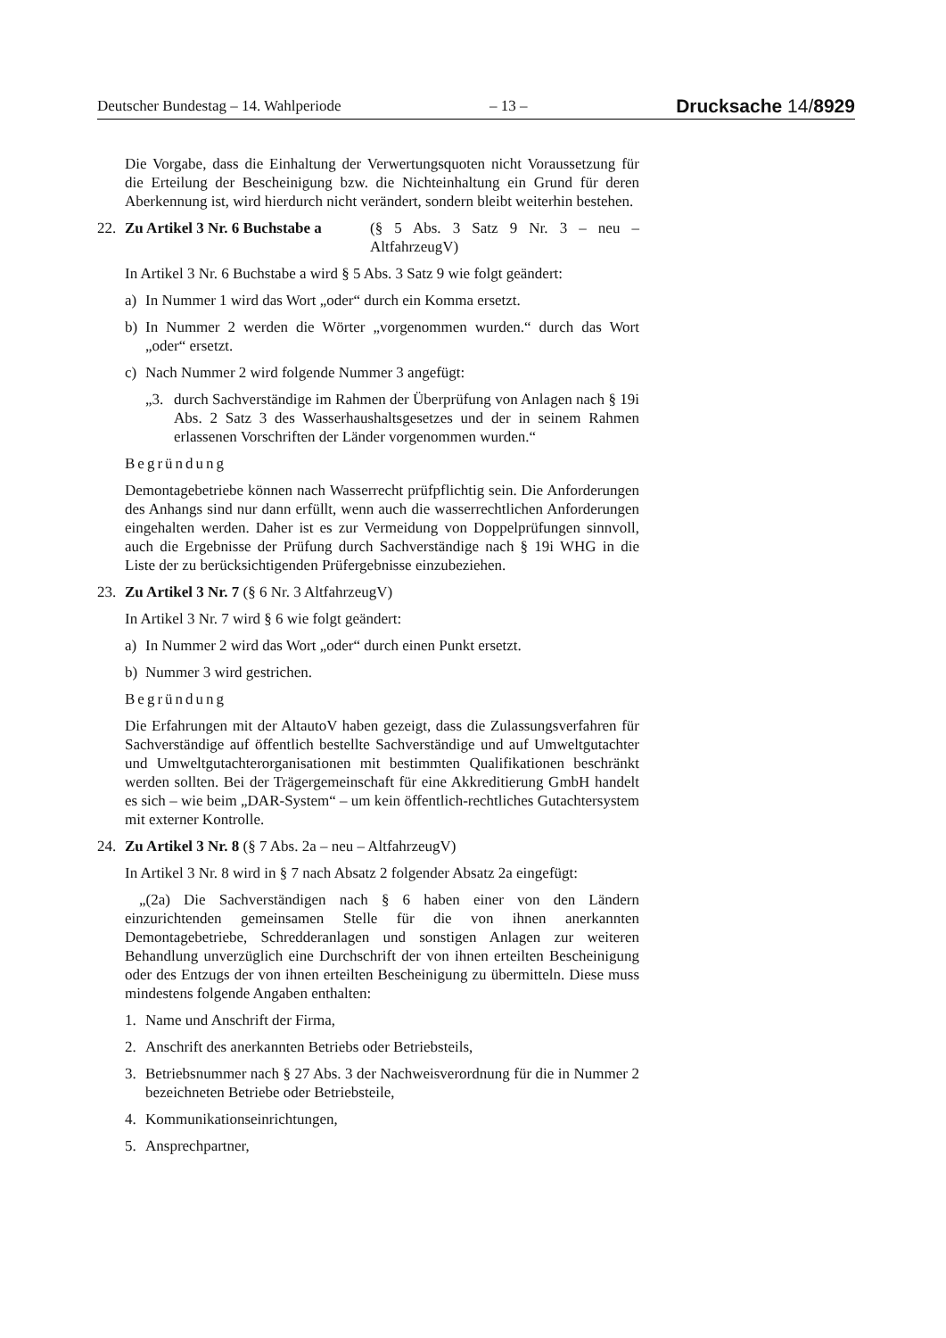Deutscher Bundestag – 14. Wahlperiode – 13 – Drucksache 14/8929
Die Vorgabe, dass die Einhaltung der Verwertungsquoten nicht Voraussetzung für die Erteilung der Bescheinigung bzw. die Nichteinhaltung ein Grund für deren Aberkennung ist, wird hierdurch nicht verändert, sondern bleibt weiterhin bestehen.
22. Zu Artikel 3 Nr. 6 Buchstabe a (§ 5 Abs. 3 Satz 9 Nr. 3 – neu – AltfahrzeugV)
In Artikel 3 Nr. 6 Buchstabe a wird § 5 Abs. 3 Satz 9 wie folgt geändert:
a) In Nummer 1 wird das Wort „oder“ durch ein Komma ersetzt.
b) In Nummer 2 werden die Wörter „vorgenommen wurden.“ durch das Wort „oder“ ersetzt.
c) Nach Nummer 2 wird folgende Nummer 3 angefügt:
„3. durch Sachverständige im Rahmen der Überprüfung von Anlagen nach § 19i Abs. 2 Satz 3 des Wasserhaushaltsgesetzes und der in seinem Rahmen erlassenen Vorschriften der Länder vorgenommen wurden.“
Begründung
Demontagebetriebe können nach Wasserrecht prüfpflichtig sein. Die Anforderungen des Anhangs sind nur dann erfüllt, wenn auch die wasserrechtlichen Anforderungen eingehalten werden. Daher ist es zur Vermeidung von Doppelprüfungen sinnvoll, auch die Ergebnisse der Prüfung durch Sachverständige nach § 19i WHG in die Liste der zu berücksichtigenden Prüfergebnisse einzubeziehen.
23. Zu Artikel 3 Nr. 7 (§ 6 Nr. 3 AltfahrzeugV)
In Artikel 3 Nr. 7 wird § 6 wie folgt geändert:
a) In Nummer 2 wird das Wort „oder“ durch einen Punkt ersetzt.
b) Nummer 3 wird gestrichen.
Begründung
Die Erfahrungen mit der AltautoV haben gezeigt, dass die Zulassungsverfahren für Sachverständige auf öffentlich bestellte Sachverständige und auf Umweltgutachter und Umweltgutachterorganisationen mit bestimmten Qualifikationen beschränkt werden sollten. Bei der Trägergemeinschaft für eine Akkreditierung GmbH handelt es sich – wie beim „DAR-System“ – um kein öffentlich-rechtliches Gutachtersystem mit externer Kontrolle.
24. Zu Artikel 3 Nr. 8 (§ 7 Abs. 2a – neu – AltfahrzeugV)
In Artikel 3 Nr. 8 wird in § 7 nach Absatz 2 folgender Absatz 2a eingefügt:
„(2a) Die Sachverständigen nach § 6 haben einer von den Ländern einzurichtenden gemeinsamen Stelle für die von ihnen anerkannten Demontagebetriebe, Schredderanlagen und sonstigen Anlagen zur weiteren Behandlung unverzüglich eine Durchschrift der von ihnen erteilten Bescheinigung oder des Entzugs der von ihnen erteilten Bescheinigung zu übermitteln. Diese muss mindestens folgende Angaben enthalten:
1. Name und Anschrift der Firma,
2. Anschrift des anerkannten Betriebs oder Betriebsteils,
3. Betriebsnummer nach § 27 Abs. 3 der Nachweisverordnung für die in Nummer 2 bezeichneten Betriebe oder Betriebsteile,
4. Kommunikationseinrichtungen,
5. Ansprechpartner,